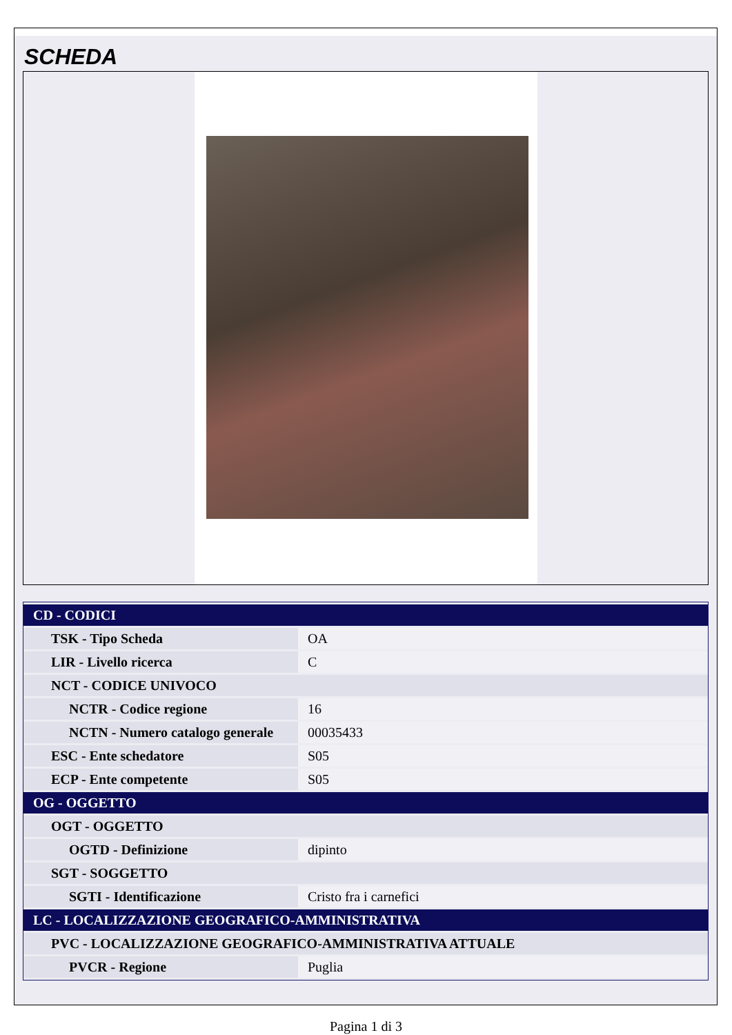SCHEDA
| CD - CODICI | |
| TSK - Tipo Scheda | OA |
| LIR - Livello ricerca | C |
| NCT - CODICE UNIVOCO | |
| NCTR - Codice regione | 16 |
| NCTN - Numero catalogo generale | 00035433 |
| ESC - Ente schedatore | S05 |
| ECP - Ente competente | S05 |
| OG - OGGETTO | |
| OGT - OGGETTO | |
| OGTD - Definizione | dipinto |
| SGT - SOGGETTO | |
| SGTI - Identificazione | Cristo fra i carnefici |
| LC - LOCALIZZAZIONE GEOGRAFICO-AMMINISTRATIVA | |
| PVC - LOCALIZZAZIONE GEOGRAFICO-AMMINISTRATIVA ATTUALE | |
| PVCR - Regione | Puglia |
Pagina 1 di 3